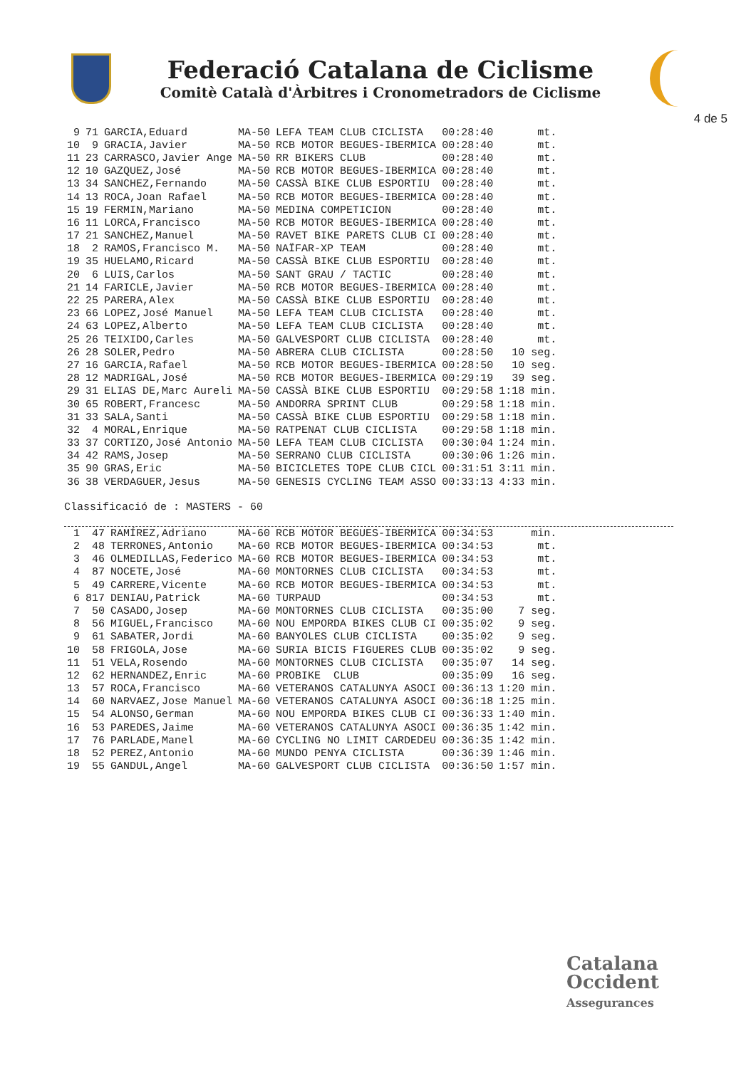Federació Catalana de Ciclisme
Comitè Català d'Àrbitres i Cronometradors de Ciclisme
4 de 5
| 9 | 71 | GARCIA,Eduard | MA-50 | LEFA TEAM CLUB CICLISTA | 00:28:40 | mt. |
| 10 | 9 | GRACIA,Javier | MA-50 | RCB MOTOR BEGUES-IBERMICA | 00:28:40 | mt. |
| 11 | 23 | CARRASCO,Javier Ange | MA-50 | RR BIKERS CLUB | 00:28:40 | mt. |
| 12 | 10 | GAZQUEZ,José | MA-50 | RCB MOTOR BEGUES-IBERMICA | 00:28:40 | mt. |
| 13 | 34 | SANCHEZ,Fernando | MA-50 | CASSÀ BIKE CLUB ESPORTIU | 00:28:40 | mt. |
| 14 | 13 | ROCA,Joan Rafael | MA-50 | RCB MOTOR BEGUES-IBERMICA | 00:28:40 | mt. |
| 15 | 19 | FERMIN,Mariano | MA-50 | MEDINA COMPETICION | 00:28:40 | mt. |
| 16 | 11 | LORCA,Francisco | MA-50 | RCB MOTOR BEGUES-IBERMICA | 00:28:40 | mt. |
| 17 | 21 | SANCHEZ,Manuel | MA-50 | RAVET BIKE PARETS CLUB CI | 00:28:40 | mt. |
| 18 | 2 | RAMOS,Francisco M. | MA-50 | NAÏFAR-XP TEAM | 00:28:40 | mt. |
| 19 | 35 | HUELAMO,Ricard | MA-50 | CASSÀ BIKE CLUB ESPORTIU | 00:28:40 | mt. |
| 20 | 6 | LUIS,Carlos | MA-50 | SANT GRAU / TACTIC | 00:28:40 | mt. |
| 21 | 14 | FARICLE,Javier | MA-50 | RCB MOTOR BEGUES-IBERMICA | 00:28:40 | mt. |
| 22 | 25 | PARERA,Alex | MA-50 | CASSÀ BIKE CLUB ESPORTIU | 00:28:40 | mt. |
| 23 | 66 | LOPEZ,José Manuel | MA-50 | LEFA TEAM CLUB CICLISTA | 00:28:40 | mt. |
| 24 | 63 | LOPEZ,Alberto | MA-50 | LEFA TEAM CLUB CICLISTA | 00:28:40 | mt. |
| 25 | 26 | TEIXIDO,Carles | MA-50 | GALVESPORT CLUB CICLISTA | 00:28:40 | mt. |
| 26 | 28 | SOLER,Pedro | MA-50 | ABRERA CLUB CICLISTA | 00:28:50 | 10 seg. |
| 27 | 16 | GARCIA,Rafael | MA-50 | RCB MOTOR BEGUES-IBERMICA | 00:28:50 | 10 seg. |
| 28 | 12 | MADRIGAL,José | MA-50 | RCB MOTOR BEGUES-IBERMICA | 00:29:19 | 39 seg. |
| 29 | 31 | ELIAS DE,Marc Aureli | MA-50 | CASSÀ BIKE CLUB ESPORTIU | 00:29:58 | 1:18 min. |
| 30 | 65 | ROBERT,Francesc | MA-50 | ANDORRA SPRINT CLUB | 00:29:58 | 1:18 min. |
| 31 | 33 | SALA,Santi | MA-50 | CASSÀ BIKE CLUB ESPORTIU | 00:29:58 | 1:18 min. |
| 32 | 4 | MORAL,Enrique | MA-50 | RATPENAT CLUB CICLISTA | 00:29:58 | 1:18 min. |
| 33 | 37 | CORTIZO,José Antonio | MA-50 | LEFA TEAM CLUB CICLISTA | 00:30:04 | 1:24 min. |
| 34 | 42 | RAMS,Josep | MA-50 | SERRANO CLUB CICLISTA | 00:30:06 | 1:26 min. |
| 35 | 90 | GRAS,Eric | MA-50 | BICICLETES TOPE CLUB CICL | 00:31:51 | 3:11 min. |
| 36 | 38 | VERDAGUER,Jesus | MA-50 | GENESIS CYCLING TEAM ASSO | 00:33:13 | 4:33 min. |
Classificació de : MASTERS - 60
| 1 | 47 | RAMÍREZ,Adriano | MA-60 | RCB MOTOR BEGUES-IBERMICA | 00:34:53 | min. |
| 2 | 48 | TERRONES,Antonio | MA-60 | RCB MOTOR BEGUES-IBERMICA | 00:34:53 | mt. |
| 3 | 46 | OLMEDILLAS,Federico | MA-60 | RCB MOTOR BEGUES-IBERMICA | 00:34:53 | mt. |
| 4 | 87 | NOCETE,José | MA-60 | MONTORNES CLUB CICLISTA | 00:34:53 | mt. |
| 5 | 49 | CARRERE,Vicente | MA-60 | RCB MOTOR BEGUES-IBERMICA | 00:34:53 | mt. |
| 6 | 817 | DENIAU,Patrick | MA-60 | TURPAUD | 00:34:53 | mt. |
| 7 | 50 | CASADO,Josep | MA-60 | MONTORNES CLUB CICLISTA | 00:35:00 | 7 seg. |
| 8 | 56 | MIGUEL,Francisco | MA-60 | NOU EMPORDA BIKES CLUB CI | 00:35:02 | 9 seg. |
| 9 | 61 | SABATER,Jordi | MA-60 | BANYOLES CLUB CICLISTA | 00:35:02 | 9 seg. |
| 10 | 58 | FRIGOLA,Jose | MA-60 | SURIA BICIS FIGUERES CLUB | 00:35:02 | 9 seg. |
| 11 | 51 | VELA,Rosendo | MA-60 | MONTORNES CLUB CICLISTA | 00:35:07 | 14 seg. |
| 12 | 62 | HERNANDEZ,Enric | MA-60 | PROBIKE CLUB | 00:35:09 | 16 seg. |
| 13 | 57 | ROCA,Francisco | MA-60 | VETERANOS CATALUNYA ASOCI | 00:36:13 | 1:20 min. |
| 14 | 60 | NARVAEZ,Jose Manuel | MA-60 | VETERANOS CATALUNYA ASOCI | 00:36:18 | 1:25 min. |
| 15 | 54 | ALONSO,German | MA-60 | NOU EMPORDA BIKES CLUB CI | 00:36:33 | 1:40 min. |
| 16 | 53 | PAREDES,Jaime | MA-60 | VETERANOS CATALUNYA ASOCI | 00:36:35 | 1:42 min. |
| 17 | 76 | PARLADE,Manel | MA-60 | CYCLING NO LIMIT CARDEDEU | 00:36:35 | 1:42 min. |
| 18 | 52 | PEREZ,Antonio | MA-60 | MUNDO PENYA CICLISTA | 00:36:39 | 1:46 min. |
| 19 | 55 | GANDUL,Angel | MA-60 | GALVESPORT CLUB CICLISTA | 00:36:50 | 1:57 min. |
Catalana
Occident
Assegurances